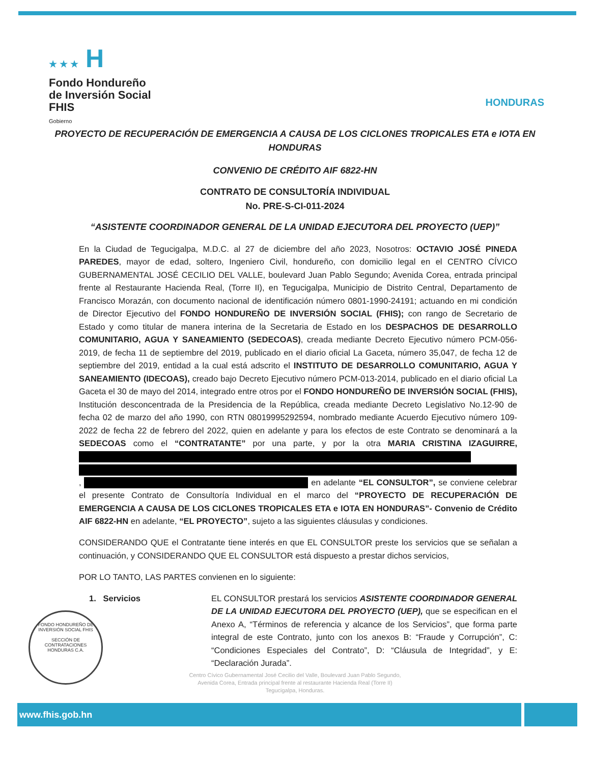★ ★ ★ H
Fondo Hondureño
de Inversión Social
FHIS
Gobierno
HONDURAS
PROYECTO DE RECUPERACIÓN DE EMERGENCIA A CAUSA DE LOS CICLONES TROPICALES ETA e IOTA EN HONDURAS
CONVENIO DE CRÉDITO AIF 6822-HN
CONTRATO DE CONSULTORÍA INDIVIDUAL
No. PRE-S-CI-011-2024
“ASISTENTE COORDINADOR GENERAL DE LA UNIDAD EJECUTORA DEL PROYECTO (UEP)”
En la Ciudad de Tegucigalpa, M.D.C. al 27 de diciembre del año 2023, Nosotros: OCTAVIO JOSÉ PINEDA PAREDES, mayor de edad, soltero, Ingeniero Civil, hondureño, con domicilio legal en el CENTRO CÍVICO GUBERNAMENTAL JOSÉ CECILIO DEL VALLE, boulevard Juan Pablo Segundo; Avenida Corea, entrada principal frente al Restaurante Hacienda Real, (Torre II), en Tegucigalpa, Municipio de Distrito Central, Departamento de Francisco Morazán, con documento nacional de identificación número 0801-1990-24191; actuando en mi condición de Director Ejecutivo del FONDO HONDUREÑO DE INVERSIÓN SOCIAL (FHIS); con rango de Secretario de Estado y como titular de manera interina de la Secretaria de Estado en los DESPACHOS DE DESARROLLO COMUNITARIO, AGUA Y SANEAMIENTO (SEDECOAS), creada mediante Decreto Ejecutivo número PCM-056-2019, de fecha 11 de septiembre del 2019, publicado en el diario oficial La Gaceta, número 35,047, de fecha 12 de septiembre del 2019, entidad a la cual está adscrito el INSTITUTO DE DESARROLLO COMUNITARIO, AGUA Y SANEAMIENTO (IDECOAS), creado bajo Decreto Ejecutivo número PCM-013-2014, publicado en el diario oficial La Gaceta el 30 de mayo del 2014, integrado entre otros por el FONDO HONDUREÑO DE INVERSIÓN SOCIAL (FHIS), Institución desconcentrada de la Presidencia de la República, creada mediante Decreto Legislativo No.12-90 de fecha 02 de marzo del año 1990, con RTN 08019995292594, nombrado mediante Acuerdo Ejecutivo número 109-2022 de fecha 22 de febrero del 2022, quien en adelante y para los efectos de este Contrato se denominará a la SEDECOAS como el “CONTRATANTE” por una parte, y por la otra MARIA CRISTINA IZAGUIRRE, , en adelante “EL CONSULTOR”, se conviene celebrar el presente Contrato de Consultoría Individual en el marco del “PROYECTO DE RECUPERACIÓN DE EMERGENCIA A CAUSA DE LOS CICLONES TROPICALES ETA e IOTA EN HONDURAS”- Convenio de Crédito AIF 6822-HN en adelante, “EL PROYECTO”, sujeto a las siguientes cláusulas y condiciones.
CONSIDERANDO QUE el Contratante tiene interés en que EL CONSULTOR preste los servicios que se señalan a continuación, y CONSIDERANDO QUE EL CONSULTOR está dispuesto a prestar dichos servicios,
POR LO TANTO, LAS PARTES convienen en lo siguiente:
1. Servicios EL CONSULTOR prestará los servicios ASISTENTE COORDINADOR GENERAL DE LA UNIDAD EJECUTORA DEL PROYECTO (UEP), que se especifican en el Anexo A, “Términos de referencia y alcance de los Servicios”, que forma parte integral de este Contrato, junto con los anexos B: “Fraude y Corrupción”, C: “Condiciones Especiales del Contrato”, D: “Cláusula de Integridad”, y E: “Declaración Jurada”.
FONDO HONDUREÑO DE INVERSIÓN SOCIAL FHIS
SECCIÓN DE CONTRATACIONES
HONDURAS C.A.
Centro Cívico Gubernamental José Cecilio del Valle, Boulevard Juan Pablo Segundo,
Avenida Corea, Entrada principal frente al restaurante Hacienda Real (Torre II)
Tegucigalpa, Honduras.
www.fhis.gob.hn